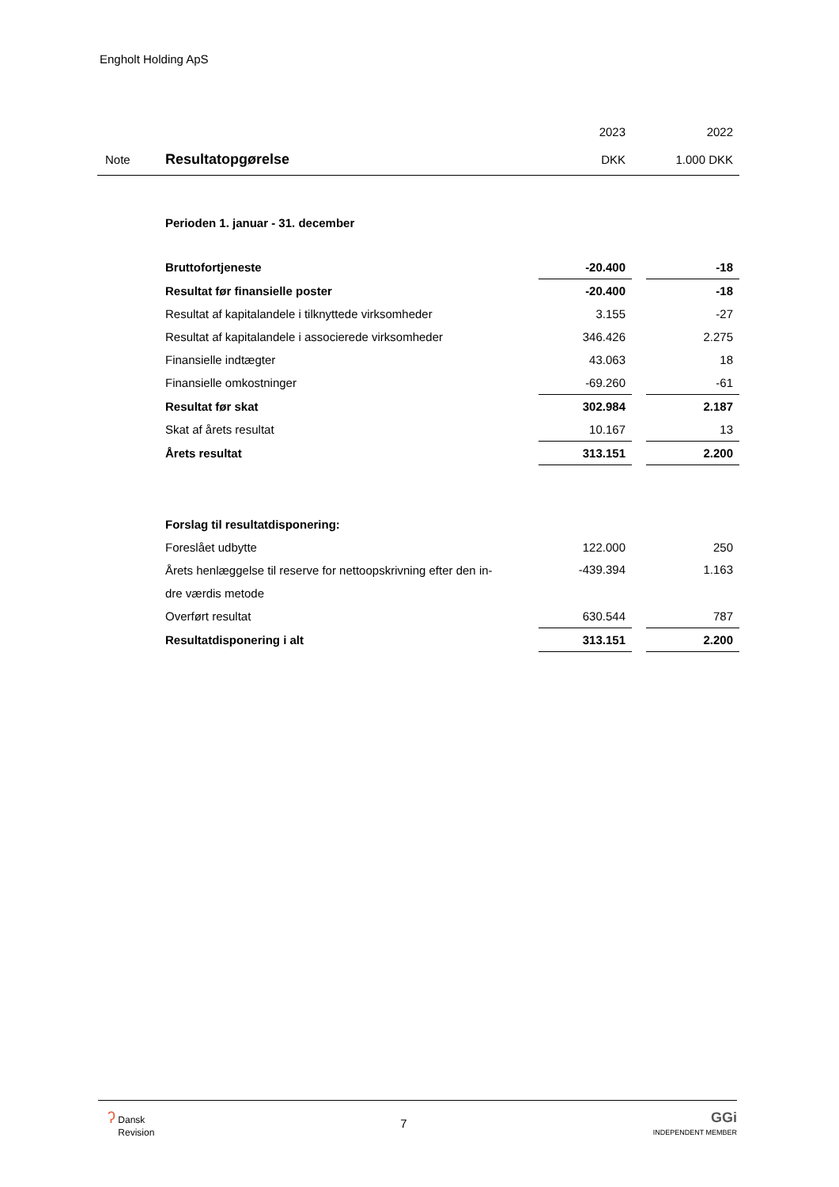Engholt Holding ApS
| | | 2023 | | 2022 |
| Note | Resultatopgørelse | DKK | | 1.000 DKK |
| | Perioden 1. januar - 31. december | | | |
| | Bruttofortjeneste | -20.400 | | -18 |
| | Resultat før finansielle poster | -20.400 | | -18 |
| | Resultat af kapitalandele i tilknyttede virksomheder | 3.155 | | -27 |
| | Resultat af kapitalandele i associerede virksomheder | 346.426 | | 2.275 |
| | Finansielle indtægter | 43.063 | | 18 |
| | Finansielle omkostninger | -69.260 | | -61 |
| | Resultat før skat | 302.984 | | 2.187 |
| | Skat af årets resultat | 10.167 | | 13 |
| | Årets resultat | 313.151 | | 2.200 |
| | Forslag til resultatdisponering: | | | |
| | Foreslået udbytte | 122.000 | | 250 |
| | Årets henlæggelse til reserve for nettoopskrivning efter den in- dre værdis metode | -439.394 | | 1.163 |
| | Overført resultat | 630.544 | | 787 |
| | Resultatdisponering i alt | 313.151 | | 2.200 |
ʔ Dansk
Revision
7
GGi
INDEPENDENT MEMBER